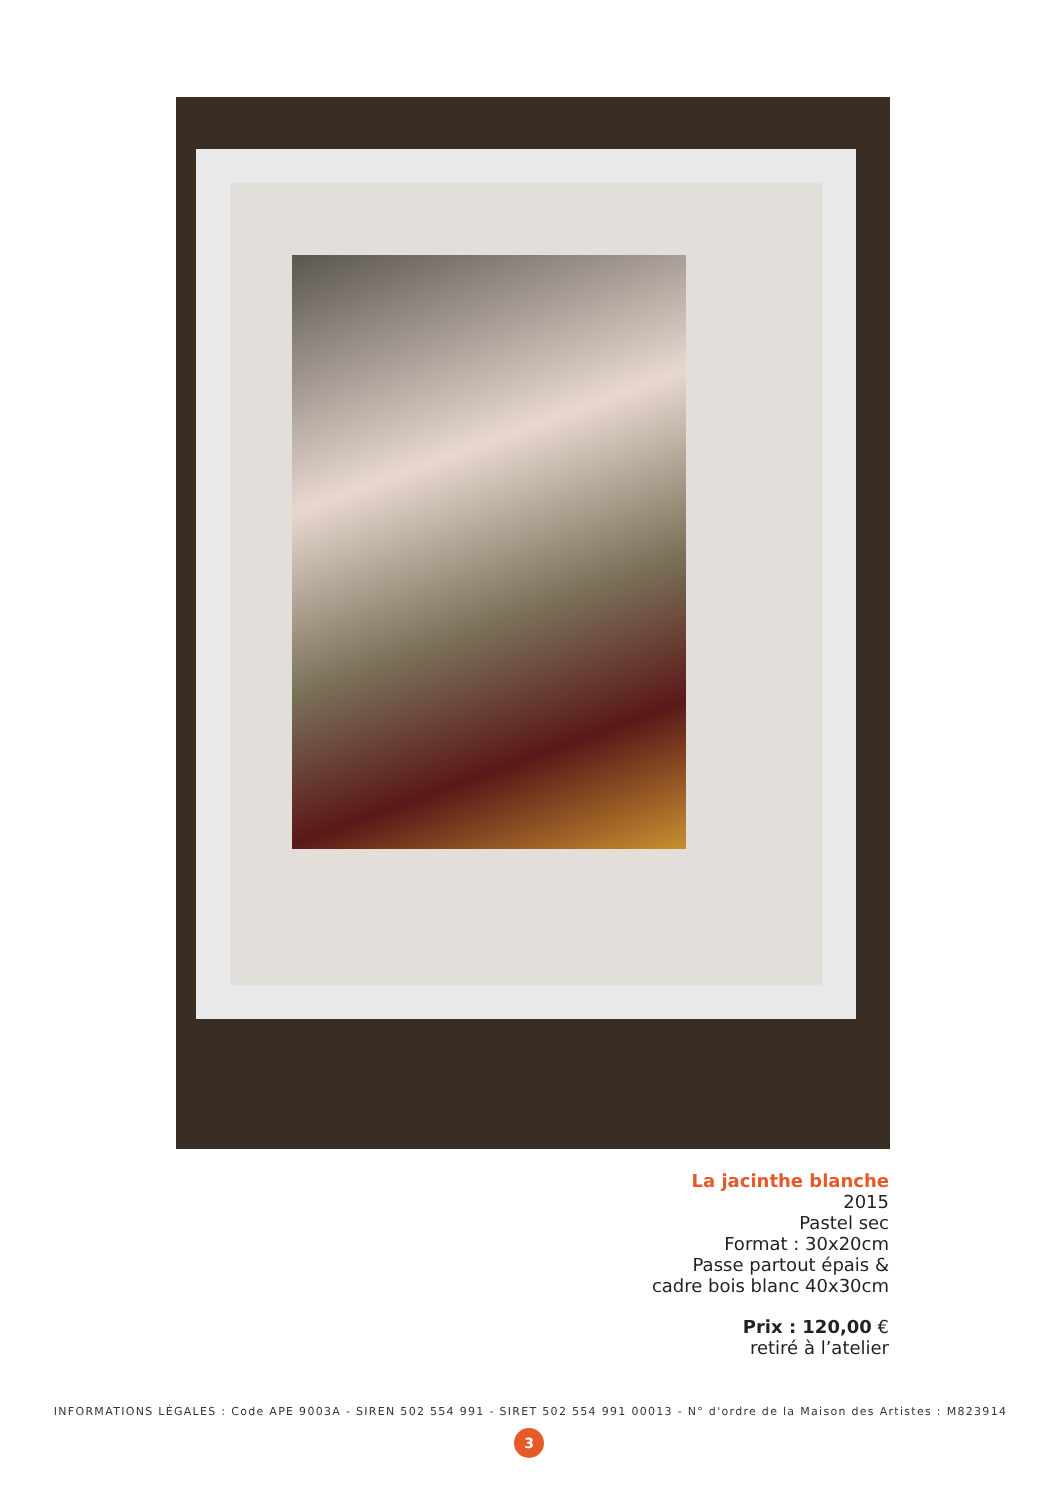La jacinthe blanche
2015
Pastel sec
Format : 30x20cm
Passe partout épais &
cadre bois blanc 40x30cm
Prix : 120,00 €
retiré à l’atelier
INFORMATIONS LÉGALES : Code APE 9003A - SIREN 502 554 991 - SIRET 502 554 991 00013 - N° d'ordre de la Maison des Artistes : M823914
3